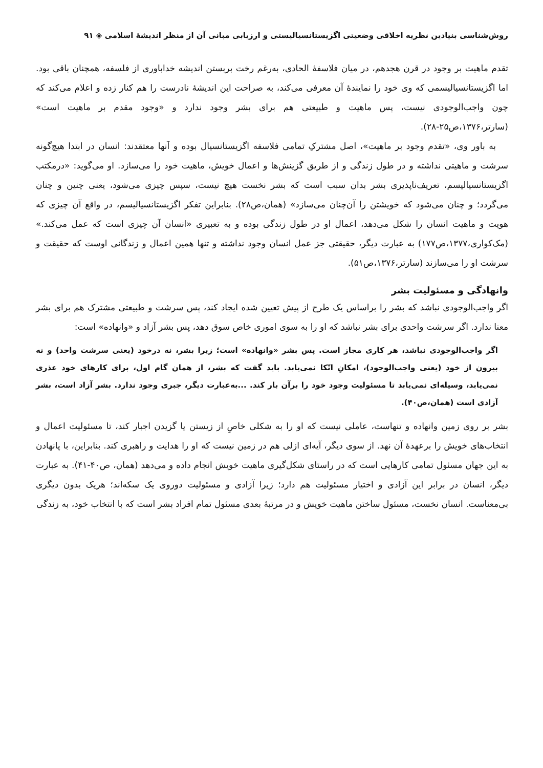روش‌شناسی بنیادین نظریه اخلاقی وضعیتی اگزیستانسیالیستی و ارزیابی مبانی آن از منظر اندیشهٔ اسلامی ◈ ۹۱
تقدم ماهیت بر وجود در قرن هجدهم، در میان فلاسفهٔ الحادی، به‌رغم رخت بربستن اندیشه خداباوری از فلسفه، همچنان باقی بود. اما اگزیستانسیالیسمی که وی خود را نمایندهٔ آن معرفی می‌کند، به صراحت این اندیشهٔ نادرست را هم کنار زده و اعلام می‌کند که چون واجب‌الوجودی نیست، پس ماهیت و طبیعتی هم برای بشر وجود ندارد و «وجود مقدم بر ماهیت است» (سارتر،۱۳۷۶،ص۲۵-۲۸).
به باور وی، «تقدم وجود بر ماهیت»، اصل مشترکِ تمامی فلاسفه اگزیستانسیال بوده و آنها معتقدند: انسان در ابتدا هیچ‌گونه سرشت و ماهیتی نداشته و در طول زندگی و از طریق گزینش‌ها و اعمال خویش، ماهیت خود را می‌سازد. او می‌گوید: «درمکتب اگزیستانسیالیسم، تعریف‌ناپذیری بشر بدان سبب است که بشر نخست هیچ نیست، سپس چیزی می‌شود، یعنی چنین و چنان می‌گردد؛ و چنان می‌شود که خویشتن را آن‌چنان می‌سازد» (همان،ص۲۸). بنابراین تفکر اگزیستانسیالیسم، در واقع آن چیزی که هویت و ماهیت انسان را شکل می‌دهد، اعمال او در طول زندگی بوده و به تعبیری «انسان آن چیزی است که عمل می‌کند.» (مک‌کواری،۱۳۷۷،ص۱۷۷) به عبارت دیگر، حقیقتی جز عمل انسان وجود نداشته و تنها همین اعمال و زندگانی اوست که حقیقت و سرشت او را می‌سازند (سارتر،۱۳۷۶،ص۵۱).
وانهادگی و مسئولیت بشر
اگر واجب‌الوجودی نباشد که بشر را براساس یک طرح از پیش تعیین شده ایجاد کند، پس سرشت و طبیعتی مشترک هم برای بشر معنا ندارد. اگر سرشت واحدی برای بشر نباشد که او را به سوی اموری خاص سوق دهد، پس بشر آزاد و «وانهاده» است:
اگر واجب‌الوجودی نباشد، هر کاری مجاز است. پس بشر «وانهاده» است؛ زیرا بشر، نه درخود (یعنی سرشت واحد) و نه بیرون از خود (یعنی واجب‌الوجود)، امکانِ اتّکا نمی‌یابد. باید گفت که بشر، از همان گام اول، برای کارهای خود عذری نمی‌یابد، وسیله‌ای نمی‌یابد تا مسئولیت وجود خود را برآن بار کند. ...به‌عبارت دیگر، جبری وجود ندارد. بشر آزاد است، بشر آزادی است (همان،ص۴۰).
بشر بر روی زمین وانهاده و تنهاست، عاملی نیست که او را به شکلی خاصِ از زیستن یا گزیدن اجبار کند، تا مسئولیت اعمال و انتخاب‌های خویش را برعهدهٔ آن نهد. از سوی دیگر، آیه‌ای ازلی هم در زمین نیست که او را هدایت و راهبری کند. بنابراین، با پانهادن به این جهان مسئول تمامی کارهایی است که در راستای شکل‌گیری ماهیت خویش انجام داده و می‌دهد (همان، ص۴۰-۴۱). به عبارت دیگر، انسان در برابر این آزادی و اختیار مسئولیت هم دارد؛ زیرا آزادی و مسئولیت دوروی یک سکه‌اند؛ هریک بدون دیگری بی‌معناست. انسان نخست، مسئول ساختن ماهیت خویش و در مرتبهٔ بعدی مسئول تمام افراد بشر است که با انتخاب خود، به زندگی